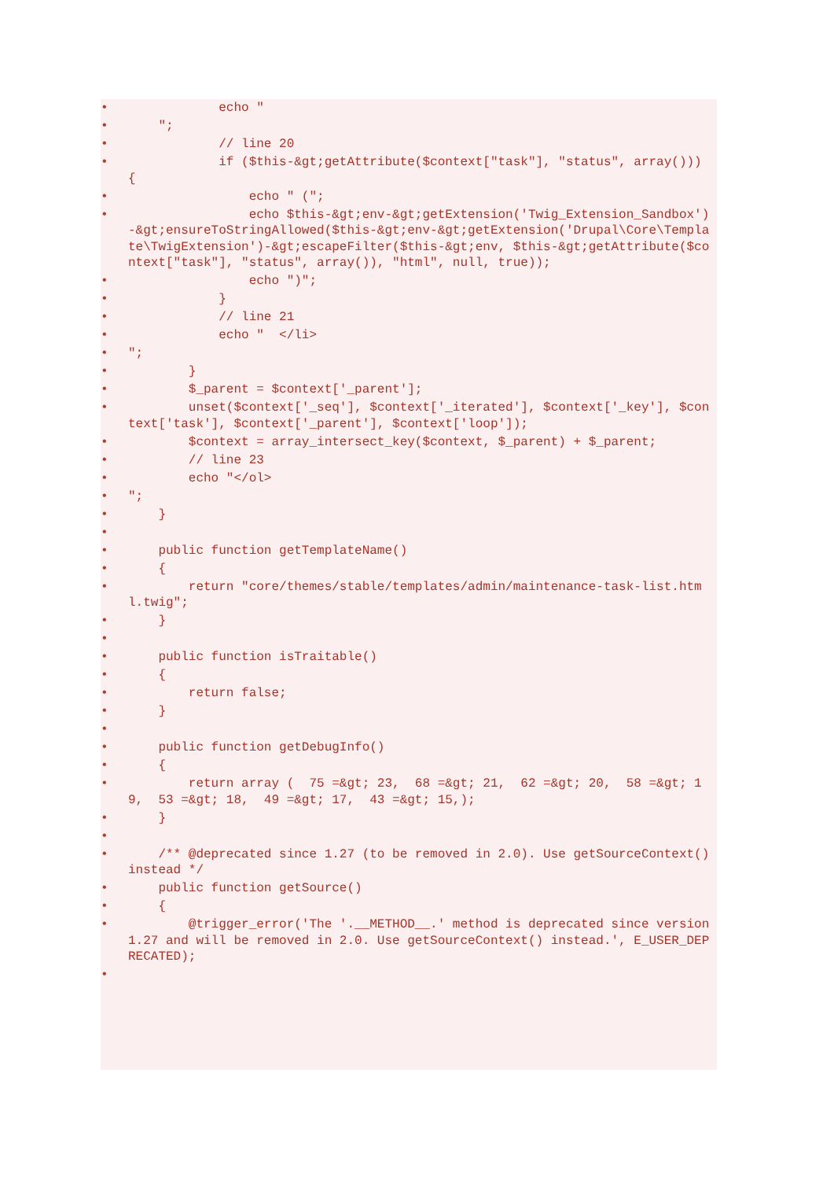echo "
";
// line 20
if ($this-&gt;getAttribute($context["task"], "status", array())) {
echo " (";
echo $this-&gt;env-&gt;getExtension('Twig_Extension_Sandbox')-&gt;ensureToStringAllowed($this-&gt;env-&gt;getExtension('Drupal\Core\Template\TwigExtension')-&gt;escapeFilter($this-&gt;env, $this-&gt;getAttribute($context["task"], "status", array()), "html", null, true));
echo ")";
}
// line 21
echo " </li>
";
}
$_parent = $context['_parent'];
unset($context['_seq'], $context['_iterated'], $context['_key'], $context['task'], $context['_parent'], $context['loop']);
$context = array_intersect_key($context, $_parent) + $_parent;
// line 23
echo "</ol>
";
}
public function getTemplateName()
{
return "core/themes/stable/templates/admin/maintenance-task-list.html.twig";
}
public function isTraitable()
{
return false;
}
public function getDebugInfo()
{
return array ( 75 =&gt; 23, 68 =&gt; 21, 62 =&gt; 20, 58 =&gt; 19, 53 =&gt; 18, 49 =&gt; 17, 43 =&gt; 15,);
}
/** @deprecated since 1.27 (to be removed in 2.0). Use getSourceContext() instead */
public function getSource()
{
@trigger_error('The '.__METHOD__.' method is deprecated since version 1.27 and will be removed in 2.0. Use getSourceContext() instead.', E_USER_DEPRECATED);